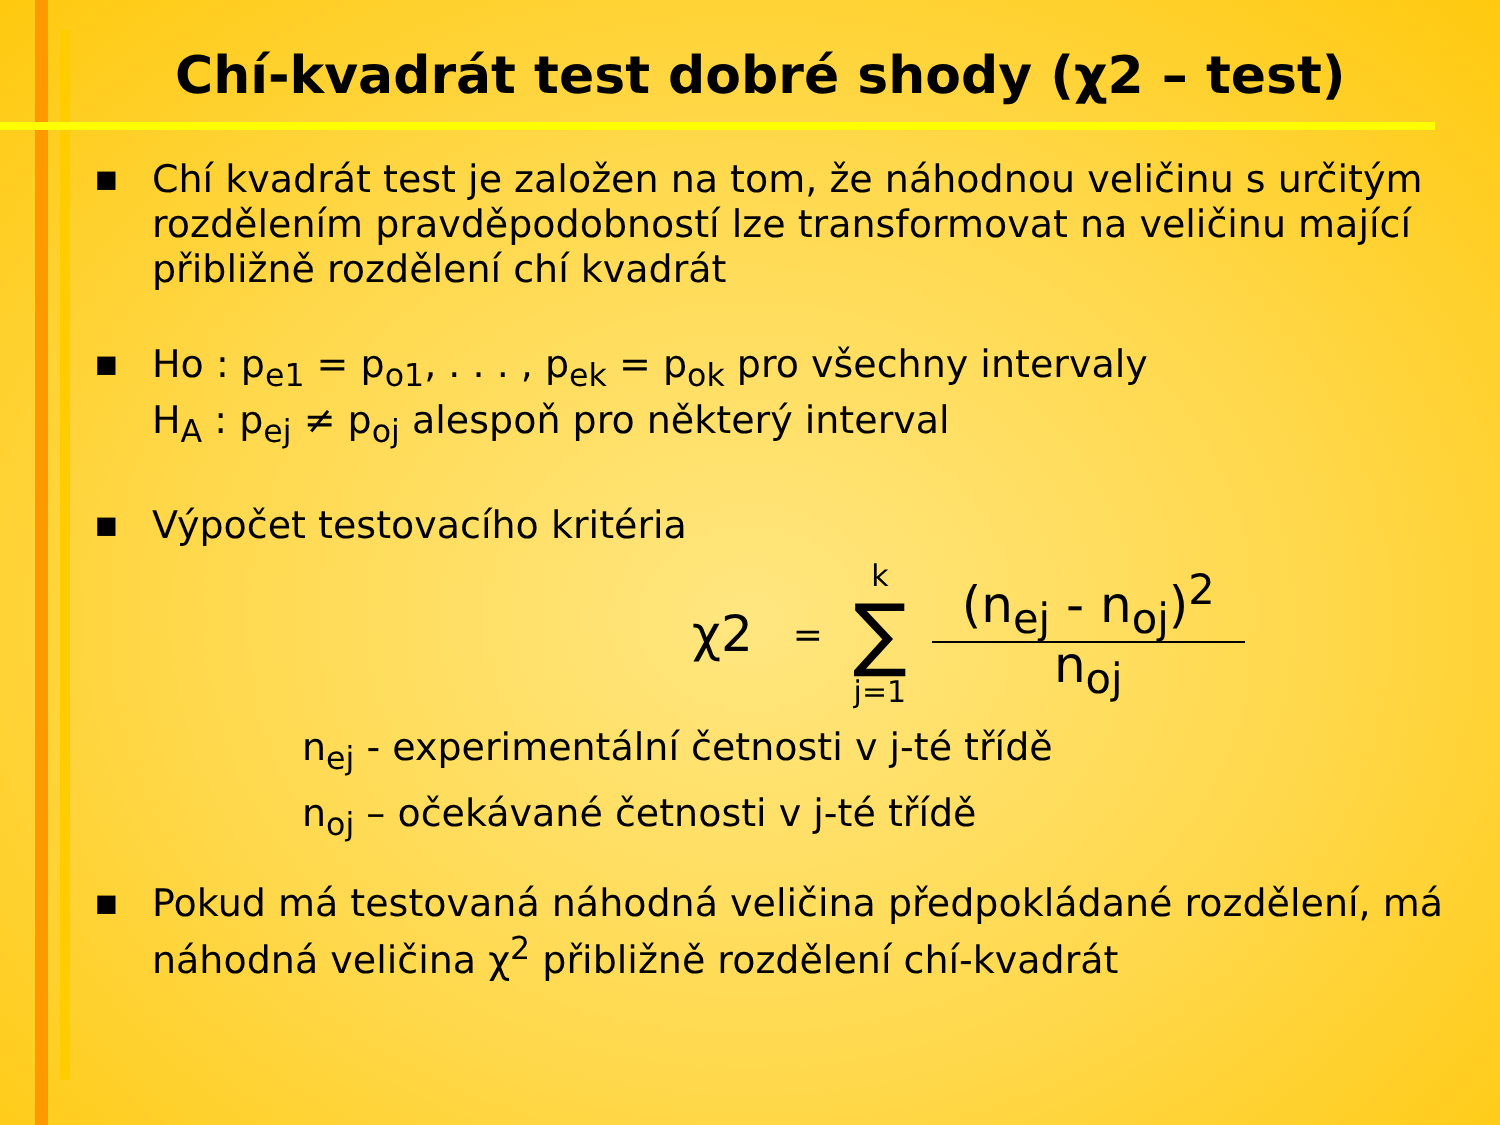Chí-kvadrát test dobré shody (χ2 – test)
■ Chí kvadrát test je založen na tom, že náhodnou veličinu s určitým rozdělením pravděpodobností lze transformovat na veličinu mající přibližně rozdělení chí kvadrát
■ Ho : p<sub>e1</sub> = p<sub>o1</sub>, . . . , p<sub>ek</sub> = p<sub>ok</sub> pro všechny intervaly
H<sub>A</sub> : p<sub>ej</sub> ≠ p<sub>oj</sub> alespoň pro některý interval
■ Výpočet testovacího kritéria
χ2 = k ∑ j=1
(n<sub>ej</sub> - n<sub>oj</sub>)<sup>2</sup>
n<sub>oj</sub>
n<sub>ej</sub> - experimentální četnosti v j-té třídě
n<sub>oj</sub> – očekávané četnosti v j-té třídě
■ Pokud má testovaná náhodná veličina předpokládané rozdělení, má náhodná veličina χ<sup>2</sup> přibližně rozdělení chí-kvadrát